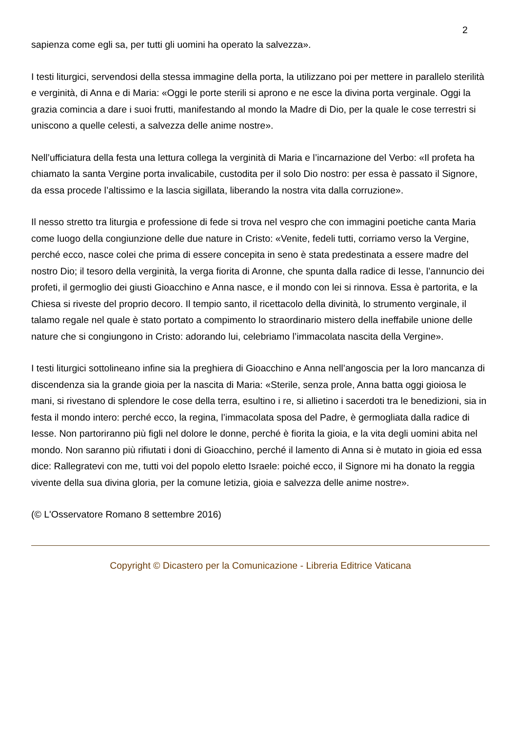2
sapienza come egli sa, per tutti gli uomini ha operato la salvezza».
I testi liturgici, servendosi della stessa immagine della porta, la utilizzano poi per mettere in parallelo sterilità e verginità, di Anna e di Maria: «Oggi le porte sterili si aprono e ne esce la divina porta verginale. Oggi la grazia comincia a dare i suoi frutti, manifestando al mondo la Madre di Dio, per la quale le cose terrestri si uniscono a quelle celesti, a salvezza delle anime nostre».
Nell’ufficiatura della festa una lettura collega la verginità di Maria e l’incarnazione del Verbo: «Il profeta ha chiamato la santa Vergine porta invalicabile, custodita per il solo Dio nostro: per essa è passato il Signore, da essa procede l’altissimo e la lascia sigillata, liberando la nostra vita dalla corruzione».
Il nesso stretto tra liturgia e professione di fede si trova nel vespro che con immagini poetiche canta Maria come luogo della congiunzione delle due nature in Cristo: «Venite, fedeli tutti, corriamo verso la Vergine, perché ecco, nasce colei che prima di essere concepita in seno è stata predestinata a essere madre del nostro Dio; il tesoro della verginità, la verga fiorita di Aronne, che spunta dalla radice di Iesse, l’annuncio dei profeti, il germoglio dei giusti Gioacchino e Anna nasce, e il mondo con lei si rinnova. Essa è partorita, e la Chiesa si riveste del proprio decoro. Il tempio santo, il ricettacolo della divinità, lo strumento verginale, il talamo regale nel quale è stato portato a compimento lo straordinario mistero della ineffabile unione delle nature che si congiungono in Cristo: adorando lui, celebriamo l’immacolata nascita della Vergine».
I testi liturgici sottolineano infine sia la preghiera di Gioacchino e Anna nell’angoscia per la loro mancanza di discendenza sia la grande gioia per la nascita di Maria: «Sterile, senza prole, Anna batta oggi gioiosa le mani, si rivestano di splendore le cose della terra, esultino i re, si allietino i sacerdoti tra le benedizioni, sia in festa il mondo intero: perché ecco, la regina, l’immacolata sposa del Padre, è germogliata dalla radice di Iesse. Non partoriranno più figli nel dolore le donne, perché è fiorita la gioia, e la vita degli uomini abita nel mondo. Non saranno più rifiutati i doni di Gioacchino, perché il lamento di Anna si è mutato in gioia ed essa dice: Rallegratevi con me, tutti voi del popolo eletto Israele: poiché ecco, il Signore mi ha donato la reggia vivente della sua divina gloria, per la comune letizia, gioia e salvezza delle anime nostre».
(© L'Osservatore Romano 8 settembre 2016)
Copyright © Dicastero per la Comunicazione - Libreria Editrice Vaticana